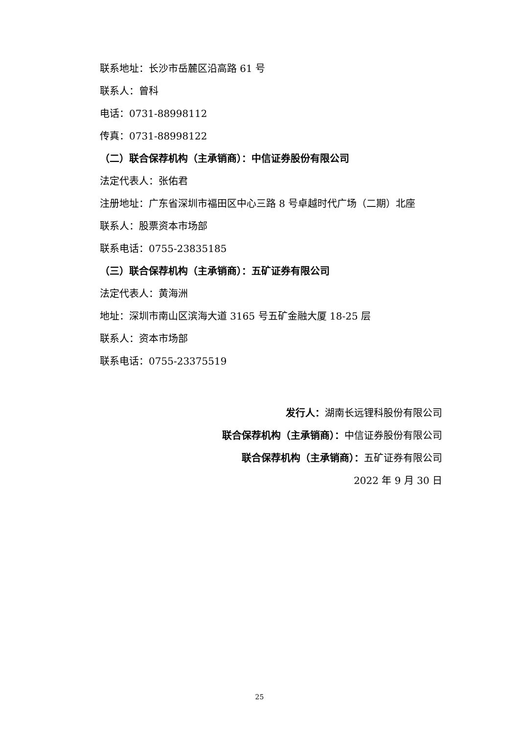联系地址：长沙市岳麓区沿高路 61 号
联系人：曾科
电话：0731-88998112
传真：0731-88998122
（二）联合保荐机构（主承销商）：中信证券股份有限公司
法定代表人：张佑君
注册地址：广东省深圳市福田区中心三路 8 号卓越时代广场（二期）北座
联系人：股票资本市场部
联系电话：0755-23835185
（三）联合保荐机构（主承销商）：五矿证券有限公司
法定代表人：黄海洲
地址：深圳市南山区滨海大道 3165 号五矿金融大厦 18-25 层
联系人：资本市场部
联系电话：0755-23375519
发行人：湖南长远锂科股份有限公司
联合保荐机构（主承销商）：中信证券股份有限公司
联合保荐机构（主承销商）：五矿证券有限公司
2022 年 9 月 30 日
25